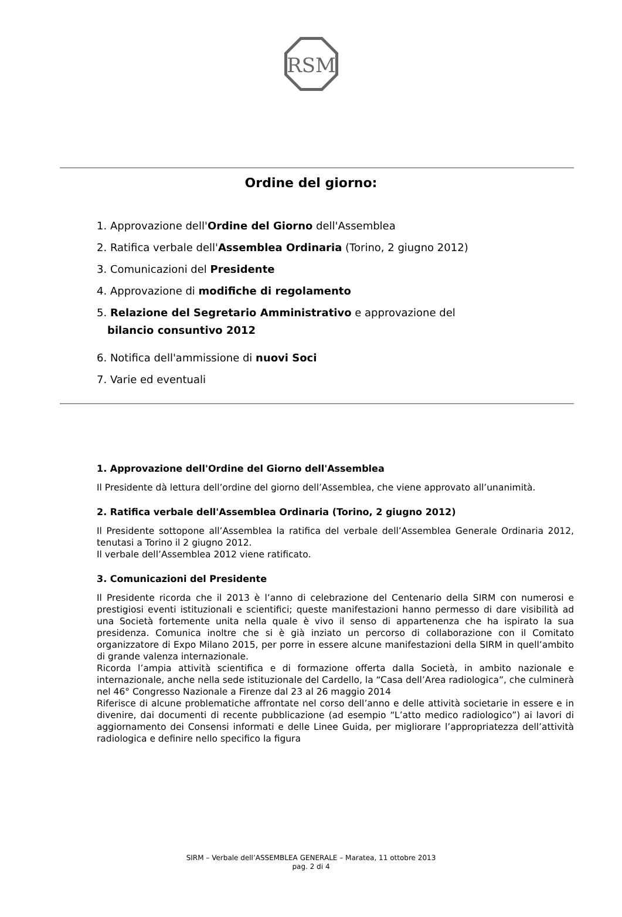RSM
Ordine del giorno:
1. Approvazione dell'Ordine del Giorno dell'Assemblea
2. Ratifica verbale dell'Assemblea Ordinaria (Torino, 2 giugno 2012)
3. Comunicazioni del Presidente
4. Approvazione di modifiche di regolamento
5. Relazione del Segretario Amministrativo e approvazione del
bilancio consuntivo 2012
6. Notifica dell'ammissione di nuovi Soci
7. Varie ed eventuali
1. Approvazione dell'Ordine del Giorno dell'Assemblea
Il Presidente dà lettura dell’ordine del giorno dell’Assemblea, che viene approvato all’unanimità.
2. Ratifica verbale dell'Assemblea Ordinaria (Torino, 2 giugno 2012)
Il Presidente sottopone all’Assemblea la ratifica del verbale dell’Assemblea Generale Ordinaria 2012, tenutasi a Torino il 2 giugno 2012.
Il verbale dell’Assemblea 2012 viene ratificato.
3. Comunicazioni del Presidente
Il Presidente ricorda che il 2013 è l’anno di celebrazione del Centenario della SIRM con numerosi e prestigiosi eventi istituzionali e scientifici; queste manifestazioni hanno permesso di dare visibilità ad una Società fortemente unita nella quale è vivo il senso di appartenenza che ha ispirato la sua presidenza. Comunica inoltre che si è già inziato un percorso di collaborazione con il Comitato organizzatore di Expo Milano 2015, per porre in essere alcune manifestazioni della SIRM in quell’ambito di grande valenza internazionale.
Ricorda l’ampia attività scientifica e di formazione offerta dalla Società, in ambito nazionale e internazionale, anche nella sede istituzionale del Cardello, la “Casa dell’Area radiologica”, che culminerà nel 46° Congresso Nazionale a Firenze dal 23 al 26 maggio 2014
Riferisce di alcune problematiche affrontate nel corso dell’anno e delle attività societarie in essere e in divenire, dai documenti di recente pubblicazione (ad esempio “L’atto medico radiologico”) ai lavori di aggiornamento dei Consensi informati e delle Linee Guida, per migliorare l’appropriatezza dell’attività radiologica e definire nello specifico la figura
SIRM – Verbale dell’ASSEMBLEA GENERALE – Maratea, 11 ottobre 2013
pag. 2 di 4